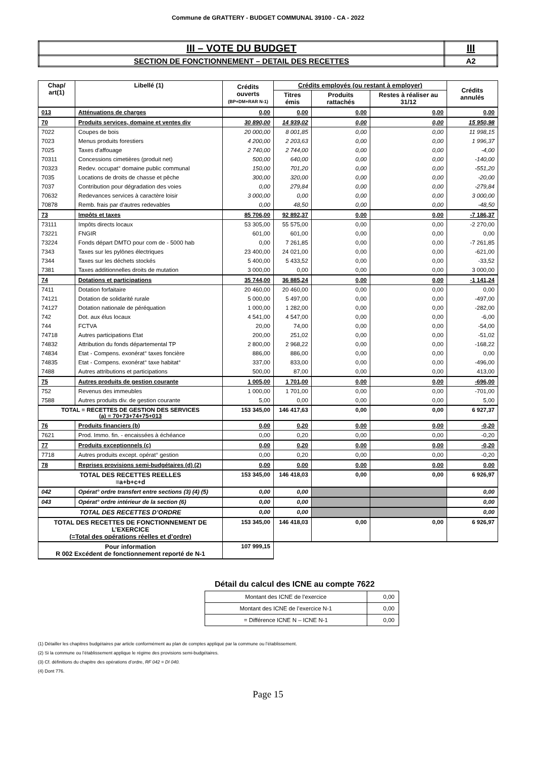Commune de GRATTERY - BUDGET COMMUNAL 39100 - CA - 2022
| III – VOTE DU BUDGET | III |
| SECTION DE FONCTIONNEMENT – DETAIL DES RECETTES | A2 |
| Chap/ art(1) | Libellé (1) | Crédits ouverts (BP+DM+RAR N-1) | Crédits employés (ou restant à employer) | | | Crédits annulés |
| --- | --- | --- | --- | --- | --- | --- |
| | | | Titres émis | Produits rattachés | Restes à réaliser au 31/12 | |
| 013 | Atténuations de charges | 0,00 | 0,00 | 0,00 | 0,00 | 0,00 |
| 70 | Produits services, domaine et ventes div | 30 890,00 | 14 939,02 | 0,00 | 0,00 | 15 950,98 |
| 7022 | Coupes de bois | 20 000,00 | 8 001,85 | 0,00 | 0,00 | 11 998,15 |
| 7023 | Menus produits forestiers | 4 200,00 | 2 203,63 | 0,00 | 0,00 | 1 996,37 |
| 7025 | Taxes d'affouage | 2 740,00 | 2 744,00 | 0,00 | 0,00 | -4,00 |
| 70311 | Concessions cimetières (produit net) | 500,00 | 640,00 | 0,00 | 0,00 | -140,00 |
| 70323 | Redev. occupat° domaine public communal | 150,00 | 701,20 | 0,00 | 0,00 | -551,20 |
| 7035 | Locations de droits de chasse et pêche | 300,00 | 320,00 | 0,00 | 0,00 | -20,00 |
| 7037 | Contribution pour dégradation des voies | 0,00 | 279,84 | 0,00 | 0,00 | -279,84 |
| 70632 | Redevances services à caractère loisir | 3 000,00 | 0,00 | 0,00 | 0,00 | 3 000,00 |
| 70878 | Remb. frais par d'autres redevables | 0,00 | 48,50 | 0,00 | 0,00 | -48,50 |
| 73 | Impôts et taxes | 85 706,00 | 92 892,37 | 0,00 | 0,00 | -7 186,37 |
| 73111 | Impôts directs locaux | 53 305,00 | 55 575,00 | 0,00 | 0,00 | -2 270,00 |
| 73221 | FNGIR | 601,00 | 601,00 | 0,00 | 0,00 | 0,00 |
| 73224 | Fonds départ DMTO pour com de - 5000 hab | 0,00 | 7 261,85 | 0,00 | 0,00 | -7 261,85 |
| 7343 | Taxes sur les pylônes électriques | 23 400,00 | 24 021,00 | 0,00 | 0,00 | -621,00 |
| 7344 | Taxes sur les déchets stockés | 5 400,00 | 5 433,52 | 0,00 | 0,00 | -33,52 |
| 7381 | Taxes additionnelles droits de mutation | 3 000,00 | 0,00 | 0,00 | 0,00 | 3 000,00 |
| 74 | Dotations et participations | 35 744,00 | 36 885,24 | 0,00 | 0,00 | -1 141,24 |
| 7411 | Dotation forfaitaire | 20 460,00 | 20 460,00 | 0,00 | 0,00 | 0,00 |
| 74121 | Dotation de solidarité rurale | 5 000,00 | 5 497,00 | 0,00 | 0,00 | -497,00 |
| 74127 | Dotation nationale de péréquation | 1 000,00 | 1 282,00 | 0,00 | 0,00 | -282,00 |
| 742 | Dot. aux élus locaux | 4 541,00 | 4 547,00 | 0,00 | 0,00 | -6,00 |
| 744 | FCTVA | 20,00 | 74,00 | 0,00 | 0,00 | -54,00 |
| 74718 | Autres participations Etat | 200,00 | 251,02 | 0,00 | 0,00 | -51,02 |
| 74832 | Attribution du fonds départemental TP | 2 800,00 | 2 968,22 | 0,00 | 0,00 | -168,22 |
| 74834 | Etat - Compens. exonérat° taxes foncière | 886,00 | 886,00 | 0,00 | 0,00 | 0,00 |
| 74835 | Etat - Compens. exonérat° taxe habitat° | 337,00 | 833,00 | 0,00 | 0,00 | -496,00 |
| 7488 | Autres attributions et participations | 500,00 | 87,00 | 0,00 | 0,00 | 413,00 |
| 75 | Autres produits de gestion courante | 1 005,00 | 1 701,00 | 0,00 | 0,00 | -696,00 |
| 752 | Revenus des immeubles | 1 000,00 | 1 701,00 | 0,00 | 0,00 | -701,00 |
| 7588 | Autres produits div. de gestion courante | 5,00 | 0,00 | 0,00 | 0,00 | 5,00 |
| TOTAL = RECETTES DE GESTION DES SERVICES (a) = 70+73+74+75+013 | | 153 345,00 | 146 417,63 | 0,00 | 0,00 | 6 927,37 |
| 76 | Produits financiers (b) | 0,00 | 0,20 | 0,00 | 0,00 | -0,20 |
| 7621 | Prod. Immo. fin. - encaissées à échéance | 0,00 | 0,20 | 0,00 | 0,00 | -0,20 |
| 77 | Produits exceptionnels (c) | 0,00 | 0,20 | 0,00 | 0,00 | -0,20 |
| 7718 | Autres produits except. opérat° gestion | 0,00 | 0,20 | 0,00 | 0,00 | -0,20 |
| 78 | Reprises provisions semi-budgétaires (d) (2) | 0,00 | 0,00 | 0,00 | 0,00 | 0,00 |
| TOTAL DES RECETTES REELLES =a+b+c+d | | 153 345,00 | 146 418,03 | 0,00 | 0,00 | 6 926,97 |
| 042 | Opérat° ordre transfert entre sections (3) (4) (5) | 0,00 | 0,00 | | | 0,00 |
| 043 | Opérat° ordre intérieur de la section (6) | 0,00 | 0,00 | | | 0,00 |
| TOTAL DES RECETTES D’ORDRE | | 0,00 | 0,00 | | | 0,00 |
| TOTAL DES RECETTES DE FONCTIONNEMENT DE L’EXERCICE (=Total des opérations réelles et d’ordre) | | 153 345,00 | 146 418,03 | 0,00 | 0,00 | 6 926,97 |
| Pour information R 002 Excédent de fonctionnement reporté de N-1 | | 107 999,15 | | | | |
Détail du calcul des ICNE au compte 7622
| Montant des ICNE de l’exercice | 0,00 |
| Montant des ICNE de l’exercice N-1 | 0,00 |
| = Différence ICNE N – ICNE N-1 | 0,00 |
(1) Détailler les chapitres budgétaires par article conformément au plan de comptes appliqué par la commune ou l’établissement.
(2) Si la commune ou l’établissement applique le régime des provisions semi-budgétaires.
(3) Cf. définitions du chapitre des opérations d’ordre, RF 042 = DI 040.
(4) Dont 776.
Page 15